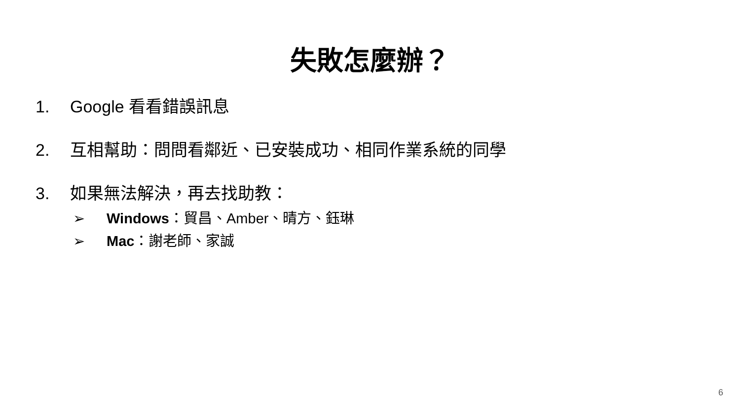失敗怎麼辦？
1. Google 看看錯誤訊息
2. 互相幫助：問問看鄰近、已安裝成功、相同作業系統的同學
3. 如果無法解決，再去找助教：
➢ Windows：貿昌、Amber、晴方、鈺琳
➢ Mac：謝老師、家誠
6